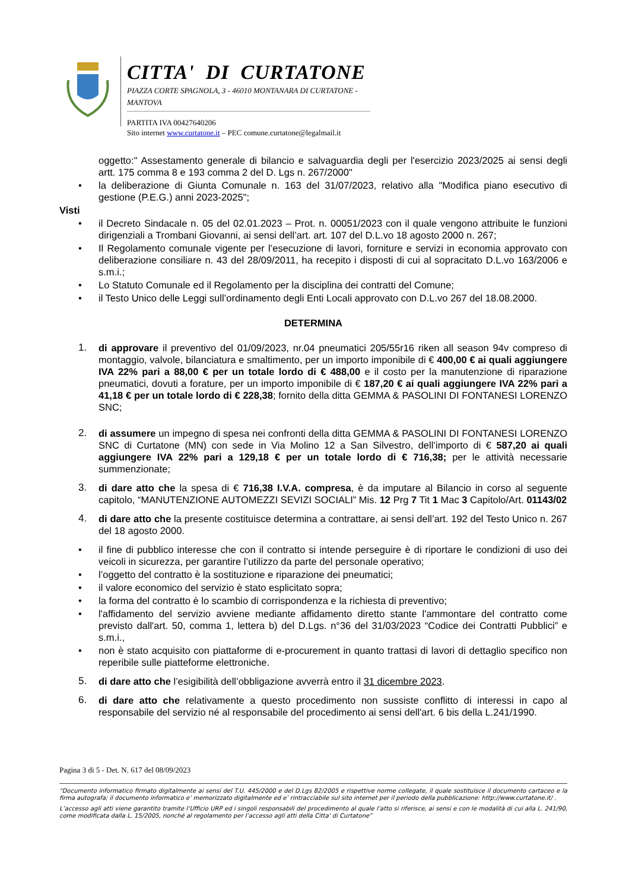CITTA' DI CURTATONE
PIAZZA CORTE SPAGNOLA, 3 - 46010 MONTANARA DI CURTATONE - MANTOVA
PARTITA IVA 00427640206
Sito internet www.curtatone.it – PEC comune.curtatone@legalmail.it
oggetto:" Assestamento generale di bilancio e salvaguardia degli per l'esercizio 2023/2025 ai sensi degli artt. 175 comma 8 e 193 comma 2 del D. Lgs n. 267/2000"
• la deliberazione di Giunta Comunale n. 163 del 31/07/2023, relativo alla "Modifica piano esecutivo di gestione (P.E.G.) anni 2023-2025";
Visti
• il Decreto Sindacale n. 05 del 02.01.2023 – Prot. n. 00051/2023 con il quale vengono attribuite le funzioni dirigenziali a Trombani Giovanni, ai sensi dell’art. art. 107 del D.L.vo 18 agosto 2000 n. 267;
• Il Regolamento comunale vigente per l’esecuzione di lavori, forniture e servizi in economia approvato con deliberazione consiliare n. 43 del 28/09/2011, ha recepito i disposti di cui al sopracitato D.L.vo 163/2006 e s.m.i.;
• Lo Statuto Comunale ed il Regolamento per la disciplina dei contratti del Comune;
• il Testo Unico delle Leggi sull’ordinamento degli Enti Locali approvato con D.L.vo 267 del 18.08.2000.
DETERMINA
1. di approvare il preventivo del 01/09/2023, nr.04 pneumatici 205/55r16 riken all season 94v compreso di montaggio, valvole, bilanciatura e smaltimento, per un importo imponibile di € 400,00 € ai quali aggiungere IVA 22% pari a 88,00 € per un totale lordo di € 488,00 e il costo per la manutenzione di riparazione pneumatici, dovuti a forature, per un importo imponibile di € 187,20 € ai quali aggiungere IVA 22% pari a 41,18 € per un totale lordo di € 228,38; fornito della ditta GEMMA & PASOLINI DI FONTANESI LORENZO SNC;
2. di assumere un impegno di spesa nei confronti della ditta GEMMA & PASOLINI DI FONTANESI LORENZO SNC di Curtatone (MN) con sede in Via Molino 12 a San Silvestro, dell’importo di € 587,20 ai quali aggiungere IVA 22% pari a 129,18 € per un totale lordo di € 716,38; per le attività necessarie summenzionate;
3. di dare atto che la spesa di € 716,38 I.V.A. compresa, è da imputare al Bilancio in corso al seguente capitolo, “MANUTENZIONE AUTOMEZZI SEVIZI SOCIALI” Mis. 12 Prg 7 Tit 1 Mac 3 Capitolo/Art. 01143/02
4. di dare atto che la presente costituisce determina a contrattare, ai sensi dell’art. 192 del Testo Unico n. 267 del 18 agosto 2000.
• il fine di pubblico interesse che con il contratto si intende perseguire è di riportare le condizioni di uso dei veicoli in sicurezza, per garantire l’utilizzo da parte del personale operativo;
• l’oggetto del contratto è la sostituzione e riparazione dei pneumatici;
• il valore economico del servizio è stato esplicitato sopra;
• la forma del contratto è lo scambio di corrispondenza e la richiesta di preventivo;
• l'affidamento del servizio avviene mediante affidamento diretto stante l'ammontare del contratto come previsto dall'art. 50, comma 1, lettera b) del D.Lgs. n°36 del 31/03/2023 “Codice dei Contratti Pubblici” e s.m.i.,
• non è stato acquisito con piattaforme di e-procurement in quanto trattasi di lavori di dettaglio specifico non reperibile sulle piatteforme elettroniche.
5. di dare atto che l’esigibilità dell’obbligazione avverrà entro il 31 dicembre 2023.
6. di dare atto che relativamente a questo procedimento non sussiste conflitto di interessi in capo al responsabile del servizio né al responsabile del procedimento ai sensi dell'art. 6 bis della L.241/1990.
Pagina 3 di 5 - Det. N. 617 del 08/09/2023
“Documento informatico firmato digitalmente ai sensi del T.U. 445/2000 e del D.Lgs 82/2005 e rispettive norme collegate, il quale sostituisce il documento cartaceo e la firma autografa; il documento informatico e’ memorizzato digitalmente ed e’ rintracciabile sul sito internet per il periodo della pubblicazione: http://www.curtatone.it/ .
L’accesso agli atti viene garantito tramite l’Ufficio URP ed i singoli responsabili del procedimento al quale l’atto si riferisce, ai sensi e con le modalità di cui alla L. 241/90, come modificata dalla L. 15/2005, nonché al regolamento per l’accesso agli atti della Citta' di Curtatone”